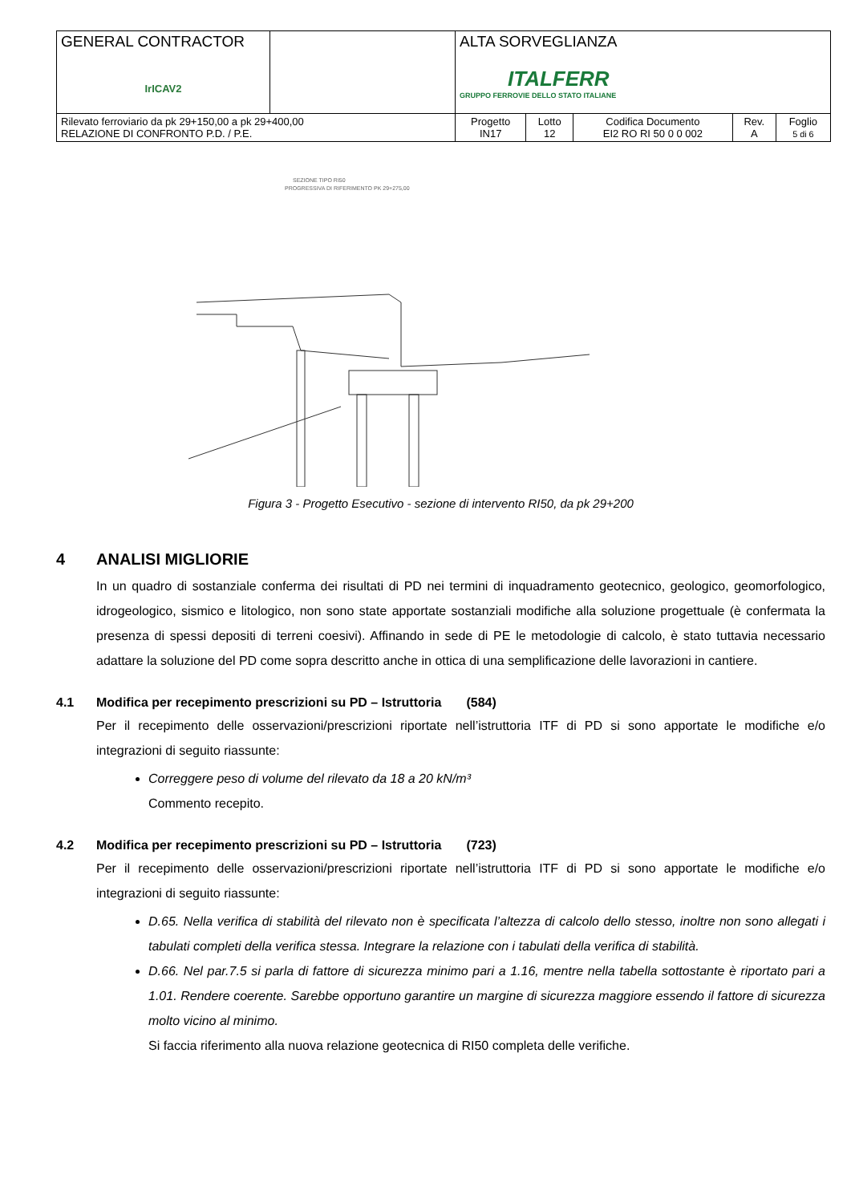| GENERAL CONTRACTOR IrICAV2 | | ALTA SORVEGLIANZA ITALFERR GRUPPO FERROVIE DELLO STATO ITALIANE | | | | |
| Rilevato ferroviario da pk 29+150,00 a pk 29+400,00 RELAZIONE DI CONFRONTO P.D. / P.E. | | Progetto IN17 | Lotto 12 | Codifica Documento EI2 RO RI 50 0 0 002 | Rev. A | Foglio 5 di 6 |
SEZIONE TIPO RI50
PROGRESSIVA DI RIFERIMENTO PK 29+275,00
Figura 3 - Progetto Esecutivo - sezione di intervento RI50, da pk 29+200
4 ANALISI MIGLIORIE
In un quadro di sostanziale conferma dei risultati di PD nei termini di inquadramento geotecnico, geologico, geomorfologico, idrogeologico, sismico e litologico, non sono state apportate sostanziali modifiche alla soluzione progettuale (è confermata la presenza di spessi depositi di terreni coesivi). Affinando in sede di PE le metodologie di calcolo, è stato tuttavia necessario adattare la soluzione del PD come sopra descritto anche in ottica di una semplificazione delle lavorazioni in cantiere.
4.1 Modifica per recepimento prescrizioni su PD – Istruttoria (584)
Per il recepimento delle osservazioni/prescrizioni riportate nell’istruttoria ITF di PD si sono apportate le modifiche e/o integrazioni di seguito riassunte:
Correggere peso di volume del rilevato da 18 a 20 kN/m³
Commento recepito.
4.2 Modifica per recepimento prescrizioni su PD – Istruttoria (723)
Per il recepimento delle osservazioni/prescrizioni riportate nell’istruttoria ITF di PD si sono apportate le modifiche e/o integrazioni di seguito riassunte:
D.65. Nella verifica di stabilità del rilevato non è specificata l’altezza di calcolo dello stesso, inoltre non sono allegati i tabulati completi della verifica stessa. Integrare la relazione con i tabulati della verifica di stabilità.
D.66. Nel par.7.5 si parla di fattore di sicurezza minimo pari a 1.16, mentre nella tabella sottostante è riportato pari a 1.01. Rendere coerente. Sarebbe opportuno garantire un margine di sicurezza maggiore essendo il fattore di sicurezza molto vicino al minimo.
Si faccia riferimento alla nuova relazione geotecnica di RI50 completa delle verifiche.